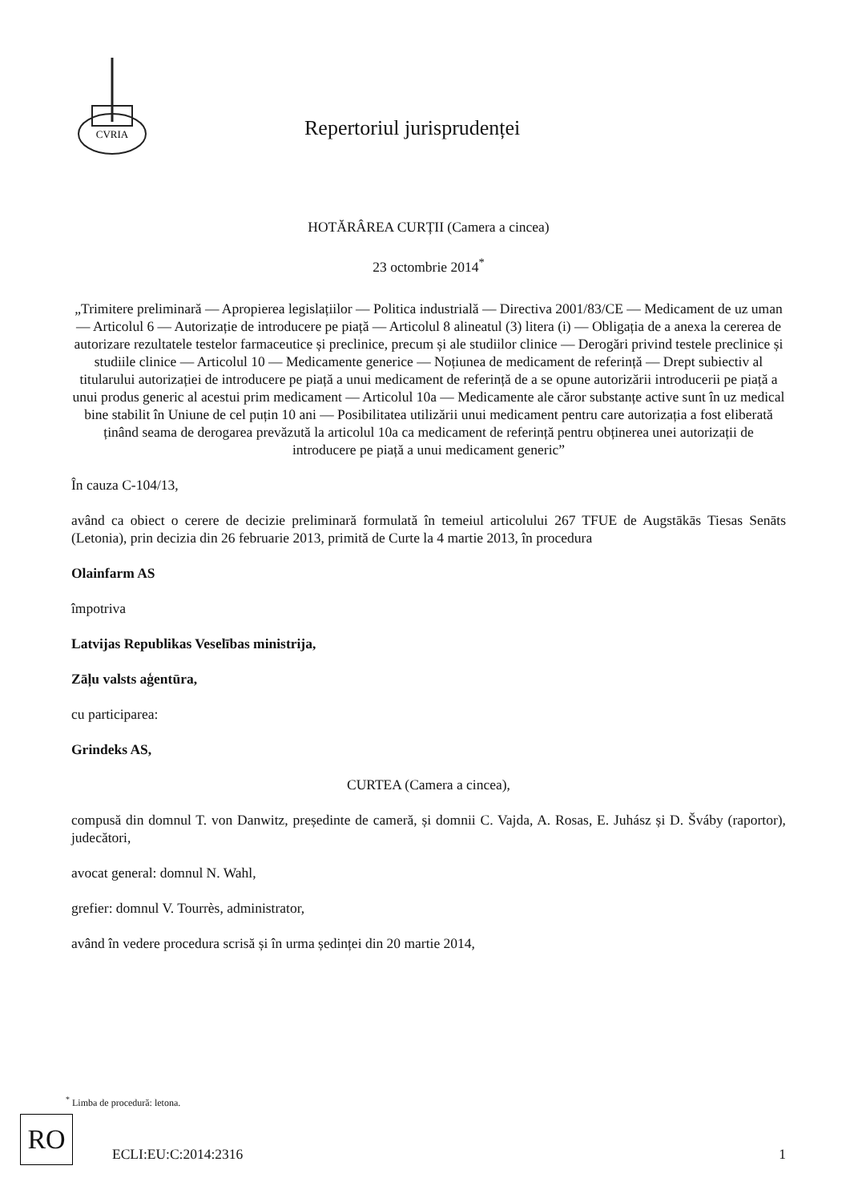CVRIA
Repertoriul jurisprudenței
HOTĂRÂREA CURȚII (Camera a cincea)
23 octombrie 2014<sup>*</sup>
„Trimitere preliminară — Apropierea legislațiilor — Politica industrială — Directiva 2001/83/CE — Medicament de uz uman — Articolul 6 — Autorizație de introducere pe piață — Articolul 8 alineatul (3) litera (i) — Obligația de a anexa la cererea de autorizare rezultatele testelor farmaceutice și preclinice, precum și ale studiilor clinice — Derogări privind testele preclinice și studiile clinice — Articolul 10 — Medicamente generice — Noțiunea de medicament de referință — Drept subiectiv al titularului autorizației de introducere pe piață a unui medicament de referință de a se opune autorizării introducerii pe piață a unui produs generic al acestui prim medicament — Articolul 10a — Medicamente ale căror substanțe active sunt în uz medical bine stabilit în Uniune de cel puțin 10 ani — Posibilitatea utilizării unui medicament pentru care autorizația a fost eliberată ținând seama de derogarea prevăzută la articolul 10a ca medicament de referință pentru obținerea unei autorizații de introducere pe piață a unui medicament generic”
În cauza C-104/13,
având ca obiect o cerere de decizie preliminară formulată în temeiul articolului 267 TFUE de Augstākās Tiesas Senāts (Letonia), prin decizia din 26 februarie 2013, primită de Curte la 4 martie 2013, în procedura
Olainfarm AS
împotriva
Latvijas Republikas Veselības ministrija,
Zāļu valsts aģentūra,
cu participarea:
Grindeks AS,
CURTEA (Camera a cincea),
compusă din domnul T. von Danwitz, președinte de cameră, și domnii C. Vajda, A. Rosas, E. Juhász și D. Šváby (raportor), judecători,
avocat general: domnul N. Wahl,
grefier: domnul V. Tourrès, administrator,
având în vedere procedura scrisă și în urma ședinței din 20 martie 2014,
<sup>*</sup> Limba de procedură: letona.
RO
ECLI:EU:C:2014:2316 1